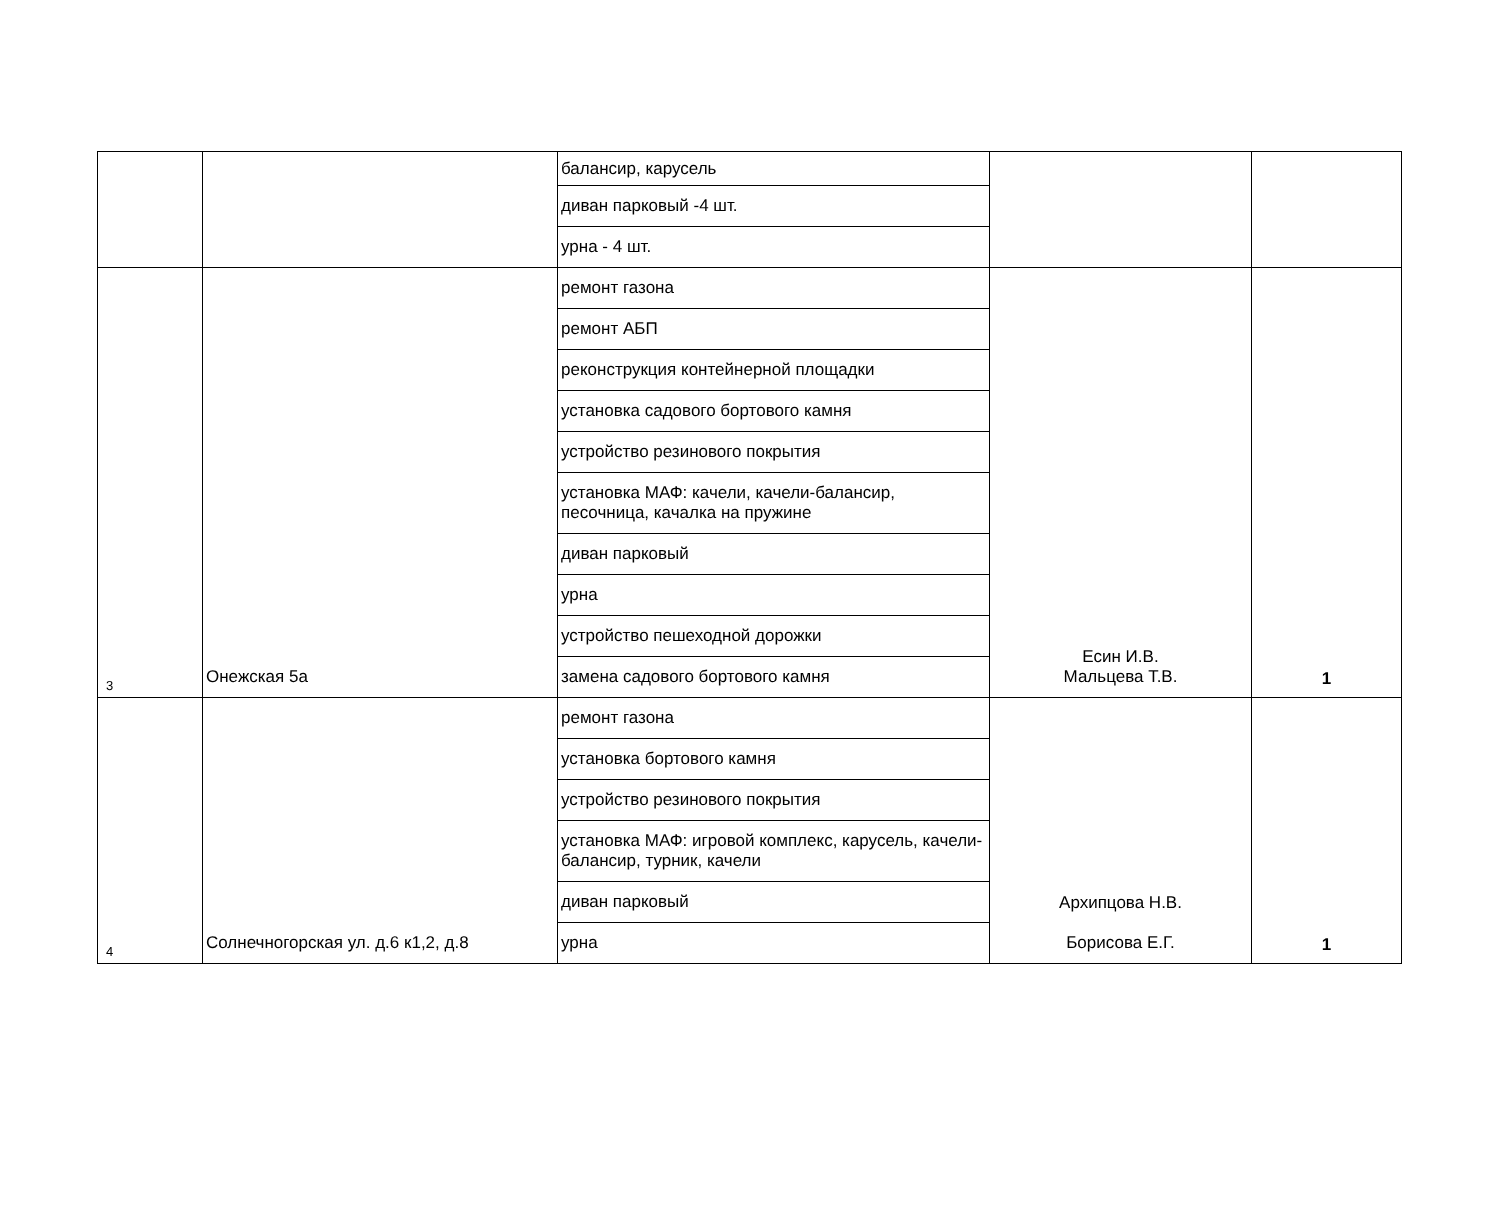| | | балансир, карусель | | |
| | | диван парковый -4 шт. | | |
| | | урна - 4 шт. | | |
| 3 | Онежская 5а | ремонт газона | Есин И.В. Мальцева Т.В. | 1 |
| | | ремонт АБП | | |
| | | реконструкция контейнерной площадки | | |
| | | установка садового бортового камня | | |
| | | устройство резинового покрытия | | |
| | | установка МАФ: качели, качели-балансир, песочница, качалка на пружине | | |
| | | диван парковый | | |
| | | урна | | |
| | | устройство пешеходной дорожки | | |
| | | замена садового бортового камня | | |
| 4 | Солнечногорская ул. д.6 к1,2, д.8 | ремонт газона | Архипцова Н.В. Борисова Е.Г. | 1 |
| | | установка бортового камня | | |
| | | устройство резинового покрытия | | |
| | | установка МАФ: игровой комплекс, карусель, качели-балансир, турник, качели | | |
| | | диван парковый | | |
| | | урна | | |